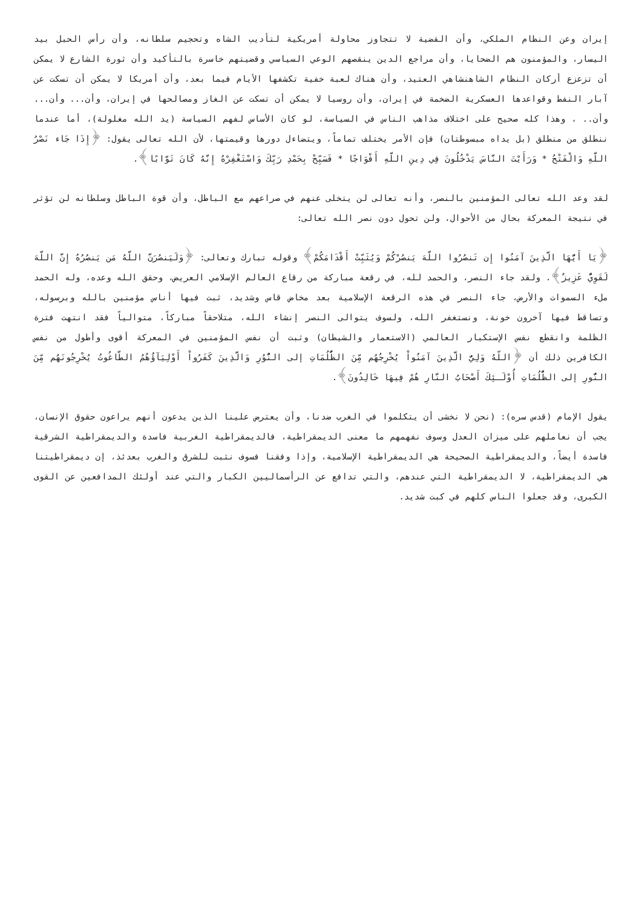إيران وعن النظام الملكي، وأن القضية لا تتجاوز محاولة أمريكية لتأديب الشاه وتحجيم سلطانه، وأن رأس الحبل بيد اليسار، والمؤمنون هم الضحايا، وأن مراجع الدين ينقصهم الوعي السياسي وقضيتهم خاسرة بالتأكيد وأن ثورة الشارع لا يمكن أن تزعزع أركان النظام الشاهنشاهي العتيد، وأن هناك لعبة خفية تكشفها الأيام فيما بعد، وأن أمريكا لا يمكن أن تسكت عن آبار النفط وقواعدها العسكرية الضخمة في إيران، وأن روسيا لا يمكن أن تسكت عن الغاز ومصالحها في إيران، وأن... وأن... وأن.. ، وهذا كله صحيح على اختلاف مذاهب الناس في السياسة، لو كان الأساس لفهم السياسة (يد الله مغلولة)، أما عندما ننطلق من منطلق (بل يداه مبسوطتان) فإن الأمر يختلف تماماً، ويتضاءل دورها وقيمتها، لأن الله تعالى يقول: ﴿إِذَا جَاء نَصْرُ اللَّهِ وَالْفَتْحُ * وَرَأَيْتَ النَّاسَ يَدْخُلُونَ فِي دِينِ اللَّهِ أَفْوَاجًا * فَسَبِّحْ بِحَمْدِ رَبِّكَ وَاسْتَغْفِرْهُ إِنَّهُ كَانَ تَوَّابًا﴾.
لقد وعد الله تعالى المؤمنين بالنصر، وأنه تعالى لن يتخلى عنهم في صراعهم مع الباطل، وأن قوة الباطل وسلطانه لن تؤثر في نتيجة المعركة بحال من الأحوال، ولن تحول دون نصر الله تعالى:
﴿يَا أَيُّهَا الَّذِينَ آمَنُوا إِن تَنصُرُوا اللَّهَ يَنصُرْكُمْ وَيُثَبِّتْ أَقْدَامَكُمْ﴾ وقوله تبارك وتعالى: ﴿وَلَيَنصُرَنَّ اللَّهُ مَن يَنصُرُهُ إِنَّ اللَّهَ لَقَوِيٌّ عَزِيزٌ﴾. ولقد جاء النصر، والحمد لله، في رقعة مباركة من رقاع العالم الإسلامي العريض، وحقق الله وعده، وله الحمد ملء السموات والأرض، جاء النصر في هذه الرقعة الإسلامية بعد مخاض قاس وشديد، ثبت فيها أناس مؤمنين بالله وبرسوله، وتساقط فيها آخرون خونة، ونستغفر الله، ولسوف يتوالى النصر إنشاء الله، متلاحقاً مباركاً، متوالياً فقد انتهت فترة الظلمة وانقطع نفس الإستكبار العالمي (الاستعمار والشيطان) وثبت أن نفس المؤمنين في المعركة أقوى وأطول من نفس الكافرين ذلك أن ﴿اللّهُ وَلِيُّ الَّذِينَ آمَنُواْ يُخْرِجُهُم مِّنَ الظُّلُمَاتِ إلى النُّوُرِ وَالَّذِينَ كَفَرُواْ أَوْلِيَآؤُهُمُ الطَّاغُوتُ يُخْرِجُونَهُم مِّنَ النُّورِ إلى الظُّلُمَاتِ أُوْلَـئِكَ أَصْحَابُ النَّارِ هُمْ فِيهَا خَالِدُونَ﴾.
يقول الإمام (قدس سره): (نحن لا نخشى أن يتكلموا في الغرب ضدنا، وأن يعترض علينا الذين يدعون أنهم يراعون حقوق الإنسان، يجب أن نعاملهم على ميزان العدل وسوف نفهمهم ما معنى الديمقراطية، فالديمقراطية الغربية فاسدة والديمقراطية الشرقية فاسدة أيضاً، والديمقراطية الصحيحة هي الديمقراطية الإسلامية، وإذا وفقنا فسوف نثبت للشرق والغرب بعدئذ، إن ديمقراطيتنا هي الديمقراطية، لا الديمقراطية التي عندهم، والتي تدافع عن الرأسماليين الكبار والتي عند أولئك المدافعين عن القوى الكبرى، وقد جعلوا الناس كلهم في كبت شديد.